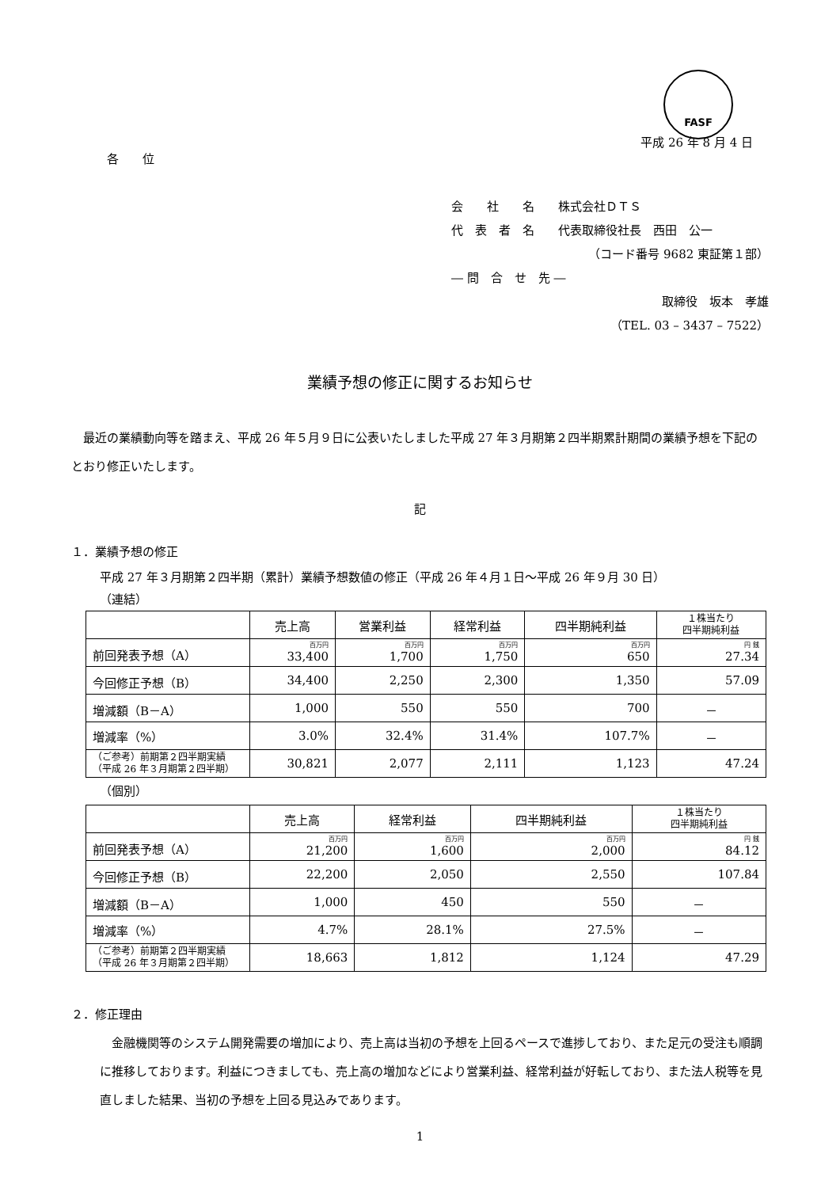FASF
平成 26 年 8 月 4 日
各　　位
会　　社　　名　　株式会社ＤＴＳ
代　表　者　名　　代表取締役社長　西田　公一
（コード番号 9682 東証第１部）
― 問　合　せ　先 ―
取締役　坂本　孝雄
（TEL. 03 – 3437 – 7522）
業績予想の修正に関するお知らせ
　最近の業績動向等を踏まえ、平成 26 年５月９日に公表いたしました平成 27 年３月期第２四半期累計期間の業績予想を下記のとおり修正いたします。
記
１．業績予想の修正
平成 27 年３月期第２四半期（累計）業績予想数値の修正（平成 26 年４月１日～平成 26 年９月 30 日）
（連結）
| | 売上高 | 営業利益 | 経常利益 | 四半期純利益 | １株当たり 四半期純利益 |
| --- | --- | --- | --- | --- | --- |
| 前回発表予想（A） | 百万円 33,400 | 百万円 1,700 | 百万円 1,750 | 百万円 650 | 円 銭 27.34 |
| 今回修正予想（B） | 34,400 | 2,250 | 2,300 | 1,350 | 57.09 |
| 増減額（B－A） | 1,000 | 550 | 550 | 700 | － |
| 増減率（%） | 3.0% | 32.4% | 31.4% | 107.7% | － |
| （ご参考）前期第２四半期実績 （平成 26 年３月期第２四半期） | 30,821 | 2,077 | 2,111 | 1,123 | 47.24 |
（個別）
| | 売上高 | 経常利益 | 四半期純利益 | １株当たり 四半期純利益 |
| --- | --- | --- | --- | --- |
| 前回発表予想（A） | 百万円 21,200 | 百万円 1,600 | 百万円 2,000 | 円 銭 84.12 |
| 今回修正予想（B） | 22,200 | 2,050 | 2,550 | 107.84 |
| 増減額（B－A） | 1,000 | 450 | 550 | － |
| 増減率（%） | 4.7% | 28.1% | 27.5% | － |
| （ご参考）前期第２四半期実績 （平成 26 年３月期第２四半期） | 18,663 | 1,812 | 1,124 | 47.29 |
２．修正理由
　金融機関等のシステム開発需要の増加により、売上高は当初の予想を上回るペースで進捗しており、また足元の受注も順調に推移しております。利益につきましても、売上高の増加などにより営業利益、経常利益が好転しており、また法人税等を見直しました結果、当初の予想を上回る見込みであります。
1